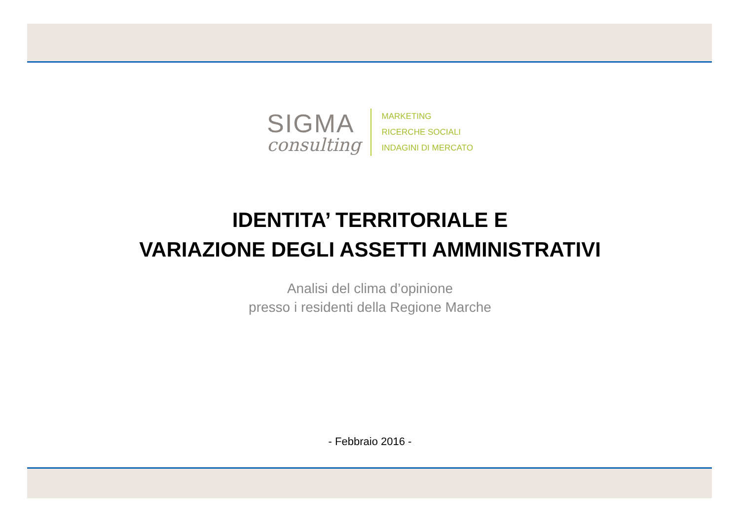SIGMA
consulting
MARKETING
RICERCHE SOCIALI
INDAGINI DI MERCATO
IDENTITA’ TERRITORIALE E
VARIAZIONE DEGLI ASSETTI AMMINISTRATIVI
Analisi del clima d’opinione
presso i residenti della Regione Marche
- Febbraio 2016 -